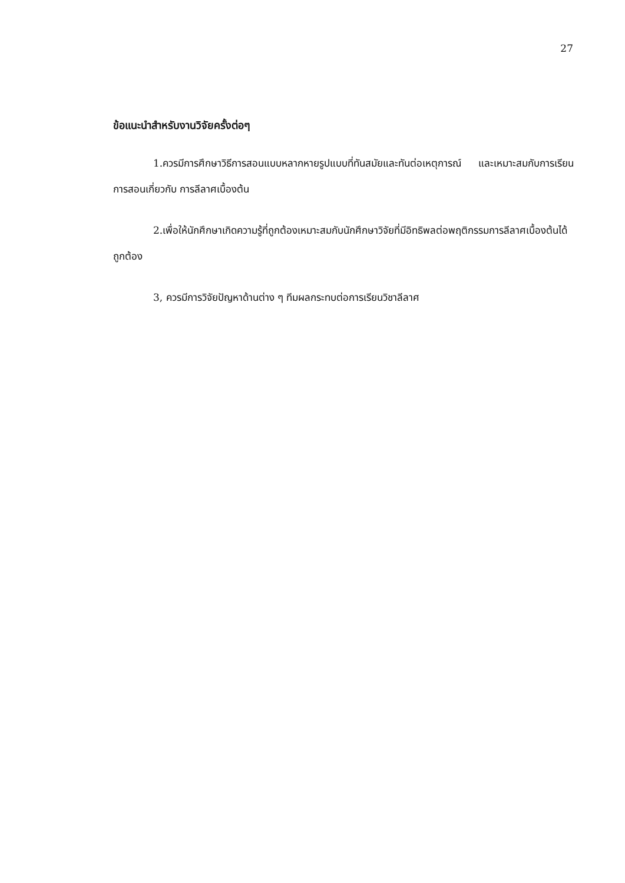27
ข้อแนะนำสำหรับงานวิจัยครั้งต่อๆ
1.ควรมีการศึกษาวิธีการสอนแบบหลากหายรูปแบบที่ทันสมัยและทันต่อเหตุการณ์ และเหมาะสมกับการเรียนการสอนเกี่ยวกับ การลีลาศเบื้องต้น
2.เพื่อให้นักศึกษาเกิดความรู้ที่ถูกต้องเหมาะสมกับนักศึกษาวิจัยที่มีอิทธิพลต่อพฤติกรรมการลีลาศเบื้องต้นได้ถูกต้อง
3, ควรมีการวิจัยปัญหาด้านต่าง ๆ ทีมผลกระทบต่อการเรียนวิชาลีลาศ